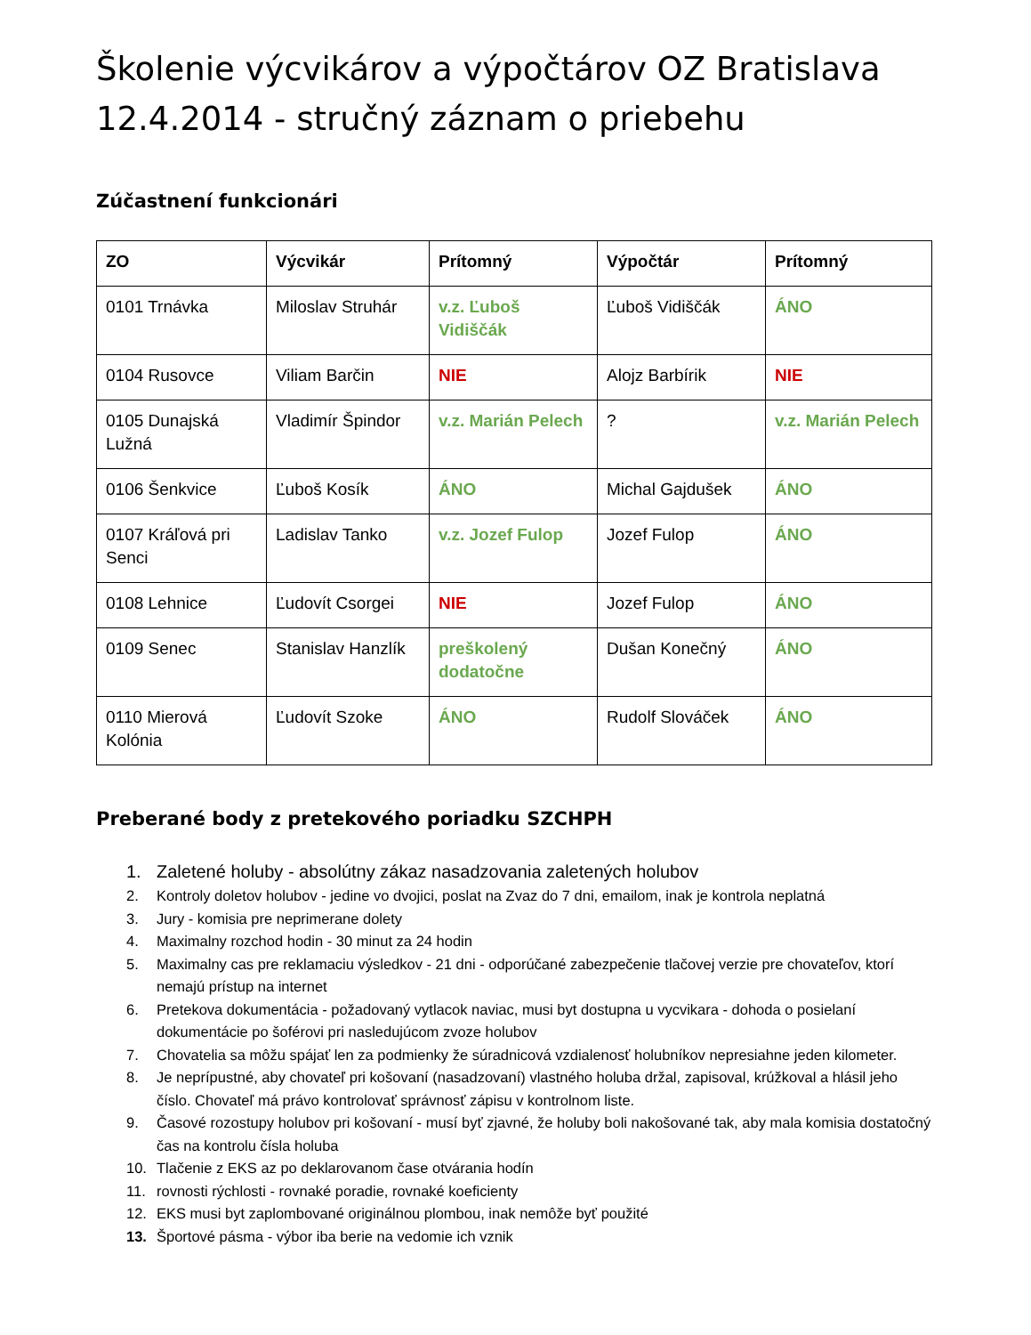Školenie výcvikárov a výpočtárov OZ Bratislava 12.4.2014 - stručný záznam o priebehu
Zúčastnení funkcionári
| ZO | Výcvikár | Prítomný | Výpočtár | Prítomný |
| --- | --- | --- | --- | --- |
| 0101 Trnávka | Miloslav Struhár | v.z. Ľuboš Vidiščák | Ľuboš Vidiščák | ÁNO |
| 0104 Rusovce | Viliam Barčin | NIE | Alojz Barbírik | NIE |
| 0105 Dunajská Lužná | Vladimír Špindor | v.z. Marián Pelech | ? | v.z. Marián Pelech |
| 0106 Šenkvice | Ľuboš Kosík | ÁNO | Michal Gajdušek | ÁNO |
| 0107 Kráľová pri Senci | Ladislav Tanko | v.z. Jozef Fulop | Jozef Fulop | ÁNO |
| 0108 Lehnice | Ľudovít Csorgei | NIE | Jozef Fulop | ÁNO |
| 0109 Senec | Stanislav Hanzlík | preškolený dodatočne | Dušan Konečný | ÁNO |
| 0110 Mierová Kolónia | Ľudovít Szoke | ÁNO | Rudolf Slováček | ÁNO |
Preberané body z pretekového poriadku SZCHPH
1. Zaletené holuby - absolútny zákaz nasadzovania zaletených holubov
2. Kontroly doletov holubov - jedine vo dvojici, poslat na Zvaz do 7 dni, emailom, inak je kontrola neplatná
3. Jury - komisia pre neprimerane dolety
4. Maximalny rozchod hodin - 30 minut za 24 hodin
5. Maximalny cas pre reklamaciu výsledkov - 21 dni - odporúčané zabezpečenie tlačovej verzie pre chovateľov, ktorí nemajú prístup na internet
6. Pretekova dokumentácia - požadovaný vytlacok naviac, musi byt dostupna u vycvikara - dohoda o posielaní dokumentácie po šoférovi pri nasledujúcom zvoze holubov
7. Chovatelia sa môžu spájať len za podmienky že súradnicová vzdialenosť holubníkov nepresiahne jeden kilometer.
8. Je neprípustné, aby chovateľ pri košovaní (nasadzovaní) vlastného holuba držal, zapisoval, krúžkoval a hlásil jeho číslo. Chovateľ má právo kontrolovať správnosť zápisu v kontrolnom liste.
9. Časové rozostupy holubov pri košovaní - musí byť zjavné, že holuby boli nakošované tak, aby mala komisia dostatočný čas na kontrolu čísla holuba
10. Tlačenie z EKS az po deklarovanom čase otvárania hodín
11. rovnosti rýchlosti - rovnaké poradie, rovnaké koeficienty
12. EKS musi byt zaplombované originálnou plombou, inak nemôže byť použité
13. Športové pásma - výbor iba berie na vedomie ich vznik